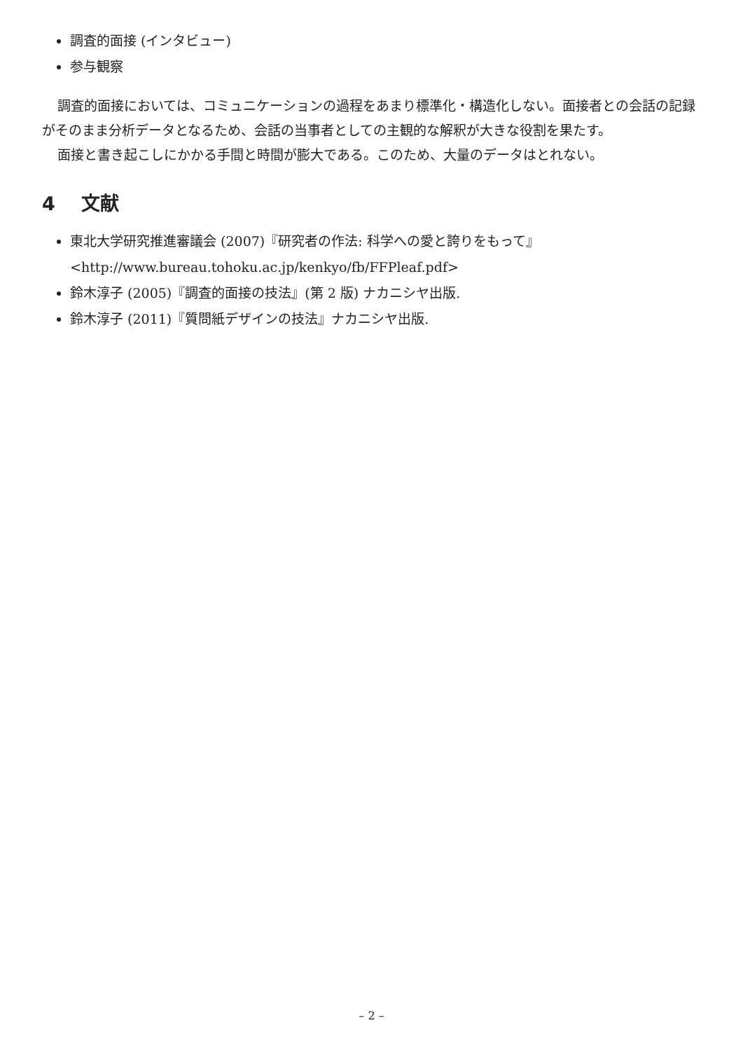調査的面接 (インタビュー)
参与観察
調査的面接においては、コミュニケーションの過程をあまり標準化・構造化しない。面接者との会話の記録がそのまま分析データとなるため、会話の当事者としての主観的な解釈が大きな役割を果たす。
面接と書き起こしにかかる手間と時間が膨大である。このため、大量のデータはとれない。
4 文献
東北大学研究推進審議会 (2007)『研究者の作法: 科学への愛と誇りをもって』<http://www.bureau.tohoku.ac.jp/kenkyo/fb/FFPleaf.pdf>
鈴木淳子 (2005)『調査的面接の技法』(第 2 版) ナカニシヤ出版.
鈴木淳子 (2011)『質問紙デザインの技法』ナカニシヤ出版.
– 2 –